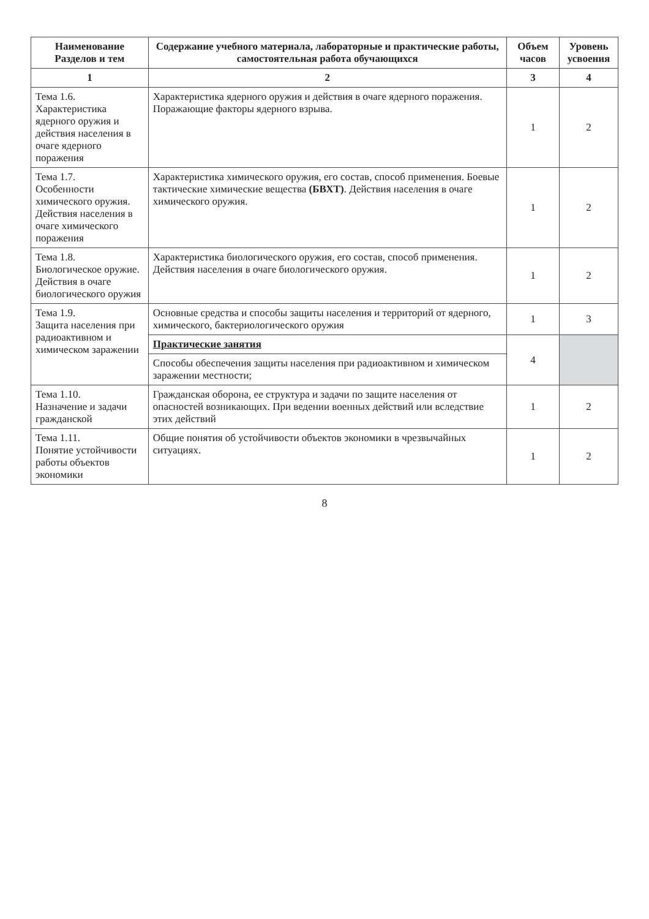| Наименование Разделов и тем | Содержание учебного материала, лабораторные и практические работы, самостоятельная работа обучающихся | Объем часов | Уровень усвоения |
| --- | --- | --- | --- |
| 1 | 2 | 3 | 4 |
| Тема 1.6. Характеристика ядерного оружия и действия населения в очаге ядерного поражения | Характеристика ядерного оружия и действия в очаге ядерного поражения. Поражающие факторы ядерного взрыва. | 1 | 2 |
| Тема 1.7. Особенности химического оружия. Действия населения в очаге химического поражения | Характеристика химического оружия, его состав, способ применения. Боевые тактические химические вещества (БВХТ) . Действия населения в очаге химического оружия. | 1 | 2 |
| Тема 1.8. Биологическое оружие. Действия в очаге биологического оружия | Характеристика биологического оружия, его состав, способ применения. Действия населения в очаге биологического оружия. | 1 | 2 |
| Тема 1.9. Защита населения при радиоактивном и химическом заражении | Основные средства и способы защиты населения и территорий от ядерного, химического, бактериологического оружия | 1 | 3 |
| | Практические занятия | 4 | |
| | Способы обеспечения защиты населения при радиоактивном и химическом заражении местности; | | |
| Тема 1.10. Назначение и задачи гражданской | Гражданская оборона, ее структура и задачи по защите населения от опасностей возникающих. При ведении военных действий или вследствие этих действий | 1 | 2 |
| Тема 1.11. Понятие устойчивости работы объектов экономики | Общие понятия об устойчивости объектов экономики в чрезвычайных ситуациях. | 1 | 2 |
8